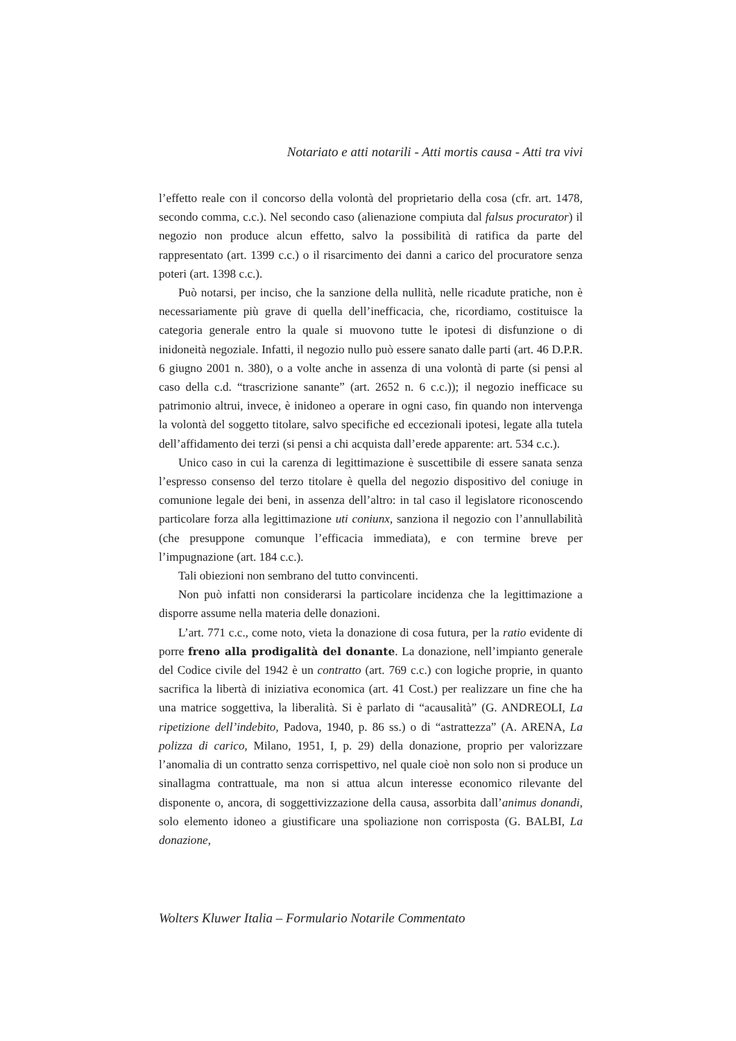Notariato e atti notarili - Atti mortis causa - Atti tra vivi
l’effetto reale con il concorso della volontà del proprietario della cosa (cfr. art. 1478, secondo comma, c.c.). Nel secondo caso (alienazione compiuta dal falsus procurator) il negozio non produce alcun effetto, salvo la possibilità di ratifica da parte del rappresentato (art. 1399 c.c.) o il risarcimento dei danni a carico del procuratore senza poteri (art. 1398 c.c.).
Può notarsi, per inciso, che la sanzione della nullità, nelle ricadute pratiche, non è necessariamente più grave di quella dell’inefficacia, che, ricordiamo, costituisce la categoria generale entro la quale si muovono tutte le ipotesi di disfunzione o di inidoneità negoziale. Infatti, il negozio nullo può essere sanato dalle parti (art. 46 D.P.R. 6 giugno 2001 n. 380), o a volte anche in assenza di una volontà di parte (si pensi al caso della c.d. “trascrizione sanante” (art. 2652 n. 6 c.c.)); il negozio inefficace su patrimonio altrui, invece, è inidoneo a operare in ogni caso, fin quando non intervenga la volontà del soggetto titolare, salvo specifiche ed eccezionali ipotesi, legate alla tutela dell’affidamento dei terzi (si pensi a chi acquista dall’erede apparente: art. 534 c.c.).
Unico caso in cui la carenza di legittimazione è suscettibile di essere sanata senza l’espresso consenso del terzo titolare è quella del negozio dispositivo del coniuge in comunione legale dei beni, in assenza dell’altro: in tal caso il legislatore riconoscendo particolare forza alla legittimazione uti coniunx, sanziona il negozio con l’annullabilità (che presuppone comunque l’efficacia immediata), e con termine breve per l’impugnazione (art. 184 c.c.).
Tali obiezioni non sembrano del tutto convincenti.
Non può infatti non considerarsi la particolare incidenza che la legittimazione a disporre assume nella materia delle donazioni.
L’art. 771 c.c., come noto, vieta la donazione di cosa futura, per la ratio evidente di porre freno alla prodigalità del donante. La donazione, nell’impianto generale del Codice civile del 1942 è un contratto (art. 769 c.c.) con logiche proprie, in quanto sacrifica la libertà di iniziativa economica (art. 41 Cost.) per realizzare un fine che ha una matrice soggettiva, la liberalità. Si è parlato di “acausalità” (G. ANDREOLI, La ripetizione dell’indebito, Padova, 1940, p. 86 ss.) o di “astrattezza” (A. ARENA, La polizza di carico, Milano, 1951, I, p. 29) della donazione, proprio per valorizzare l’anomalia di un contratto senza corrispettivo, nel quale cioè non solo non si produce un sinallagma contrattuale, ma non si attua alcun interesse economico rilevante del disponente o, ancora, di soggettivizzazione della causa, assorbita dall’animus donandi, solo elemento idoneo a giustificare una spoliazione non corrisposta (G. BALBI, La donazione,
Wolters Kluwer Italia – Formulario Notarile Commentato